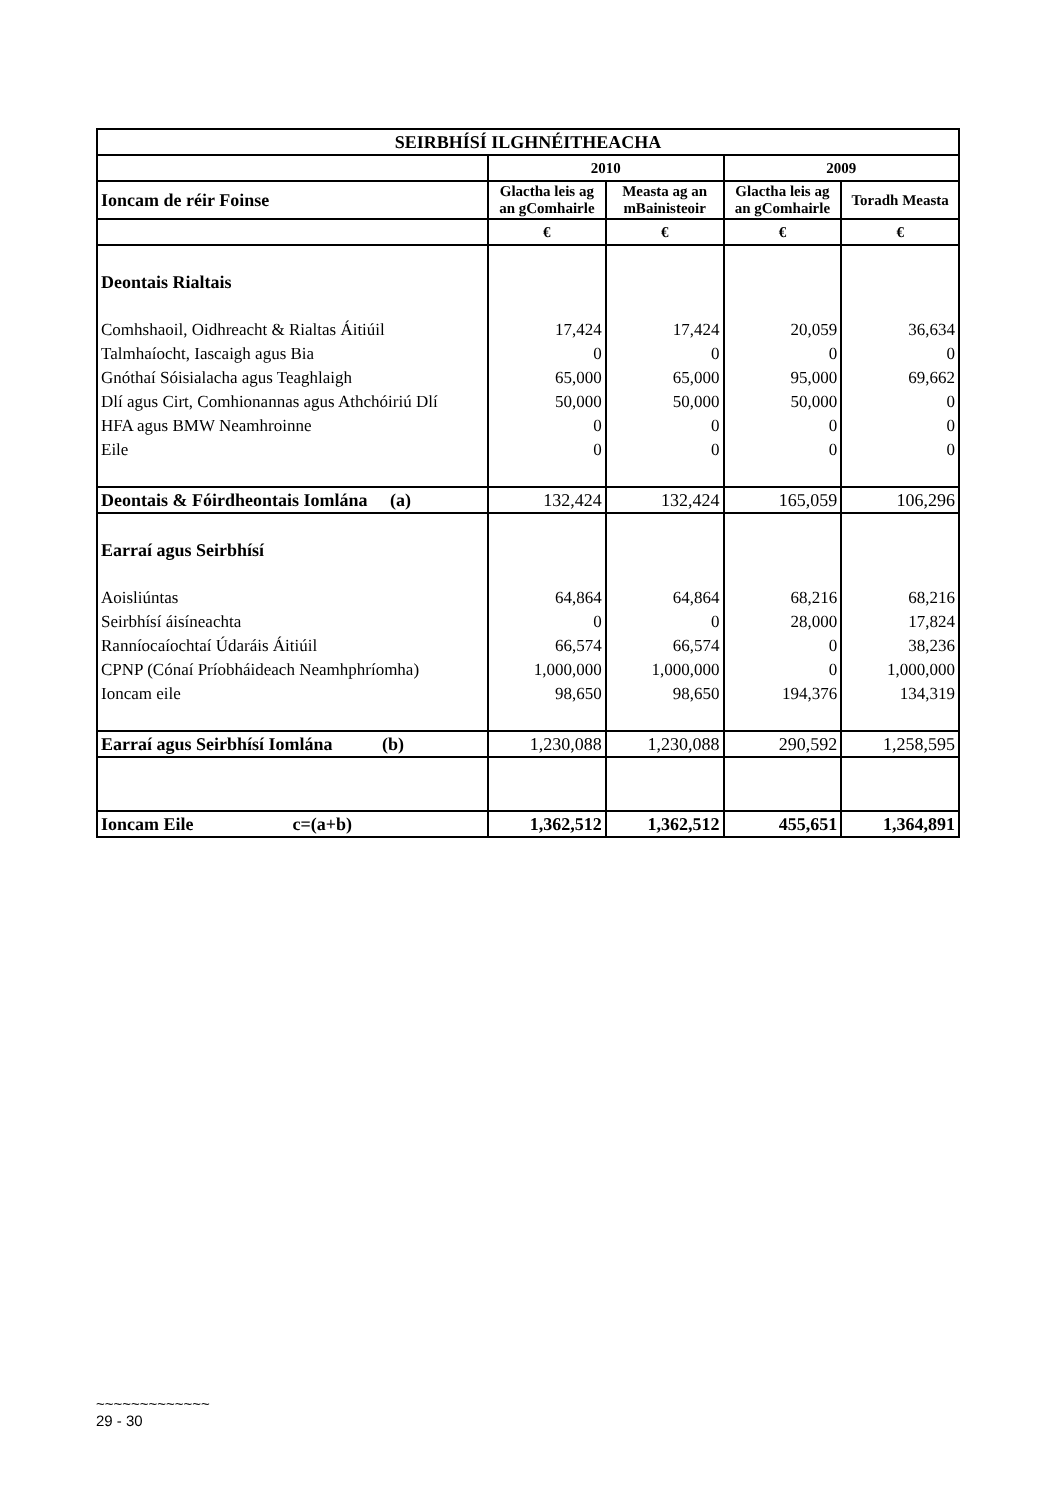| SEIRBHÍSÍ ILGHNÉITHEACHA | | | | |
| | 2010 | | 2009 | |
| Ioncam de réir Foinse | Glactha leis ag an gComhairle | Measta ag an mBainisteoir | Glactha leis ag an gComhairle | Toradh Measta |
| | € | € | € | € |
| Deontais Rialtais | | | | |
| Comhshaoil, Oidhreacht & Rialtas Áitiúil | 17,424 | 17,424 | 20,059 | 36,634 |
| Talmhaíocht, Iascaigh agus Bia | 0 | 0 | 0 | 0 |
| Gnóthaí Sóisialacha agus Teaghlaigh | 65,000 | 65,000 | 95,000 | 69,662 |
| Dlí agus Cirt, Comhionannas agus Athchóiriú Dlí | 50,000 | 50,000 | 50,000 | 0 |
| HFA agus BMW Neamhroinne | 0 | 0 | 0 | 0 |
| Eile | 0 | 0 | 0 | 0 |
| Deontais & Fóirdheontais Iomlána (a) | 132,424 | 132,424 | 165,059 | 106,296 |
| Earraí agus Seirbhísí | | | | |
| Aoisliúntas | 64,864 | 64,864 | 68,216 | 68,216 |
| Seirbhísí áisíneachta | 0 | 0 | 28,000 | 17,824 |
| Ranníocaíochtaí Údaráis Áitiúil | 66,574 | 66,574 | 0 | 38,236 |
| CPNP (Cónaí Príobháideach Neamhphríomha) | 1,000,000 | 1,000,000 | 0 | 1,000,000 |
| Ioncam eile | 98,650 | 98,650 | 194,376 | 134,319 |
| Earraí agus Seirbhísí Iomlána (b) | 1,230,088 | 1,230,088 | 290,592 | 1,258,595 |
| Ioncam Eile c=(a+b) | 1,362,512 | 1,362,512 | 455,651 | 1,364,891 |
~~~~~~~~~~~~~
29 - 30